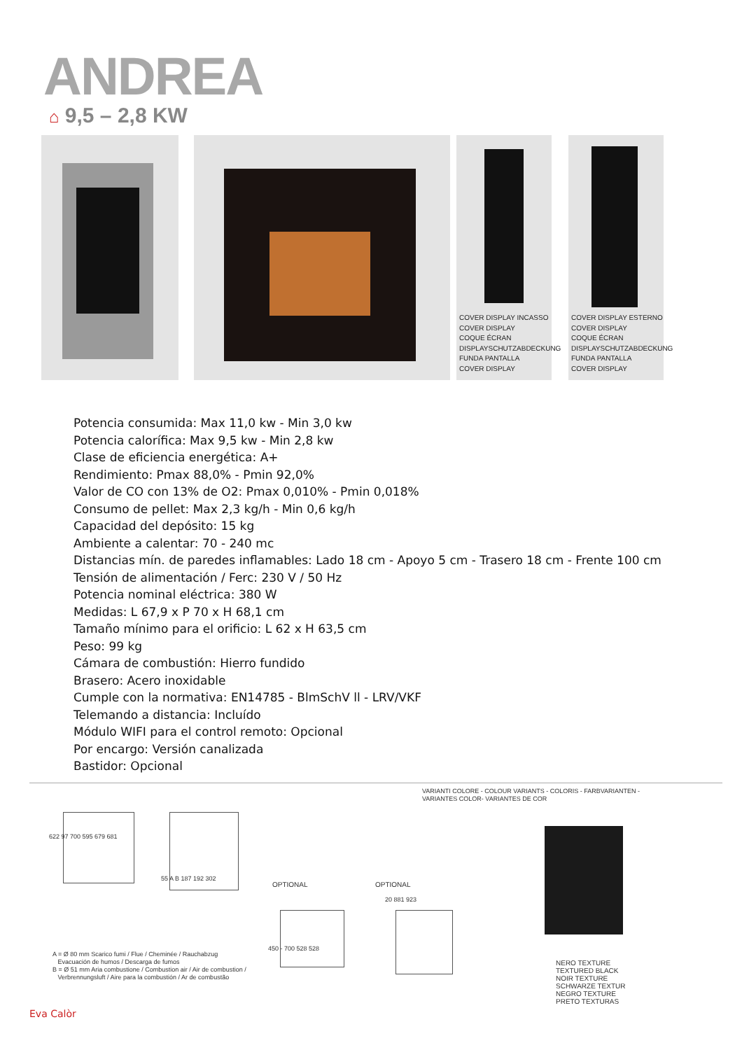ANDREA
⌂ 9,5 – 2,8 KW
COVER DISPLAY INCASSO
COVER DISPLAY
COQUE ÉCRAN
DISPLAYSCHUTZABDECKUNG
FUNDA PANTALLA
COVER DISPLAY
COVER DISPLAY ESTERNO
COVER DISPLAY
COQUE ÉCRAN
DISPLAYSCHUTZABDECKUNG
FUNDA PANTALLA
COVER DISPLAY
Potencia consumida: Max 11,0 kw - Min 3,0 kw
Potencia calorífica: Max 9,5 kw - Min 2,8 kw
Clase de eficiencia energética: A+
Rendimiento: Pmax 88,0% - Pmin 92,0%
Valor de CO con 13% de O2: Pmax 0,010% - Pmin 0,018%
Consumo de pellet: Max 2,3 kg/h - Min 0,6 kg/h
Capacidad del depósito: 15 kg
Ambiente a calentar: 70 - 240 mc
Distancias mín. de paredes inflamables: Lado 18 cm - Apoyo 5 cm - Trasero 18 cm - Frente 100 cm
Tensión de alimentación / Ferc: 230 V / 50 Hz
Potencia nominal eléctrica: 380 W
Medidas: L 67,9 x P 70 x H 68,1 cm
Tamaño mínimo para el orificio: L 62 x H 63,5 cm
Peso: 99 kg
Cámara de combustión: Hierro fundido
Brasero: Acero inoxidable
Cumple con la normativa: EN14785 - BlmSchV ll - LRV/VKF
Telemando a distancia: Incluído
Módulo WIFI para el control remoto: Opcional
Por encargo: Versión canalizada
Bastidor: Opcional
VARIANTI COLORE - COLOUR VARIANTS - COLORIS - FARBVARIANTEN -
VARIANTES COLOR- VARIANTES DE COR
622 97 700 595 679 681
55 A B 187 192 302
OPTIONAL
450 - 700 528 528
OPTIONAL
20 881 923
A = Ø 80 mm Scarico fumi / Flue / Cheminée / Rauchabzug
Evacuación de humos / Descarga de fumos
B = Ø 51 mm Aria combustione / Combustion air / Air de combustion /
Verbrennungsluft / Aire para la combustión / Ar de combustão
NERO TEXTURE
TEXTURED BLACK
NOIR TEXTURE
SCHWARZE TEXTUR
NEGRO TEXTURE
PRETO TEXTURAS
Eva Calòr